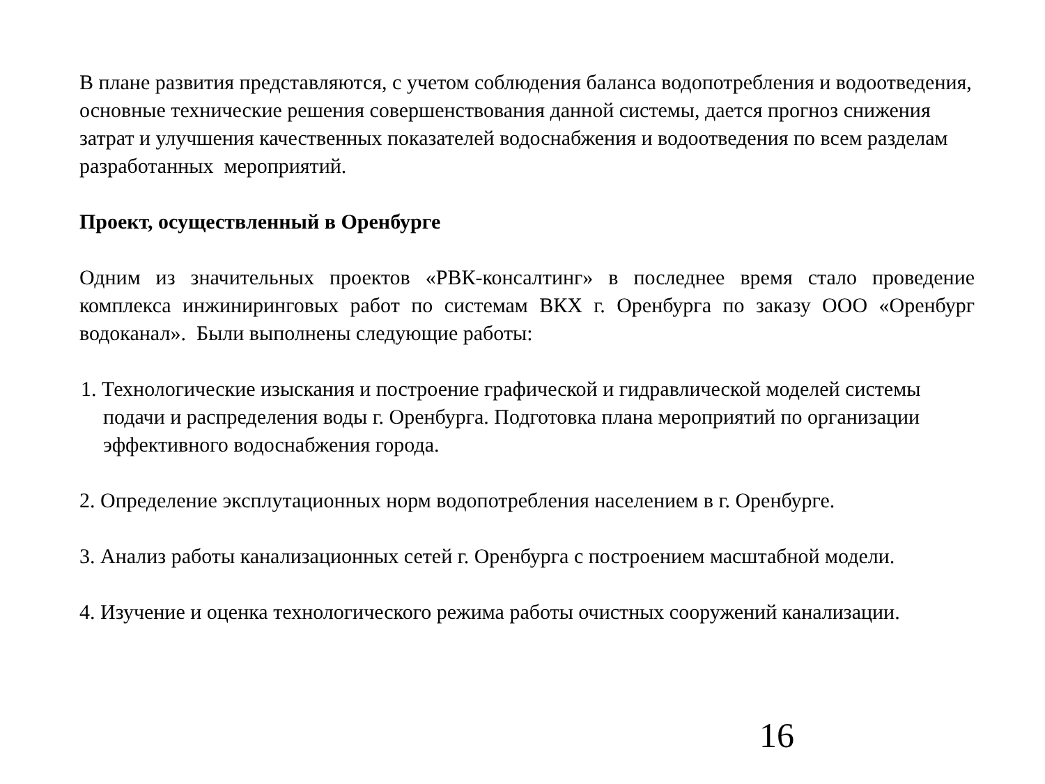В плане развития представляются, с учетом соблюдения баланса водопотребления и водоотведения, основные технические решения совершенствования данной системы, дается прогноз снижения затрат и улучшения качественных показателей водоснабжения и водоотведения по всем разделам разработанных мероприятий.
Проект, осуществленный в Оренбурге
Одним из значительных проектов «РВК-консалтинг» в последнее время стало проведение комплекса инжиниринговых работ по системам ВКХ г. Оренбурга по заказу ООО «Оренбург водоканал». Были выполнены следующие работы:
1. Технологические изыскания и построение графической и гидравлической моделей системы подачи и распределения воды г. Оренбурга. Подготовка плана мероприятий по организации эффективного водоснабжения города.
2. Определение эксплутационных норм водопотребления населением в г. Оренбурге.
3. Анализ работы канализационных сетей г. Оренбурга с построением масштабной модели.
4. Изучение и оценка технологического режима работы очистных сооружений канализации.
16